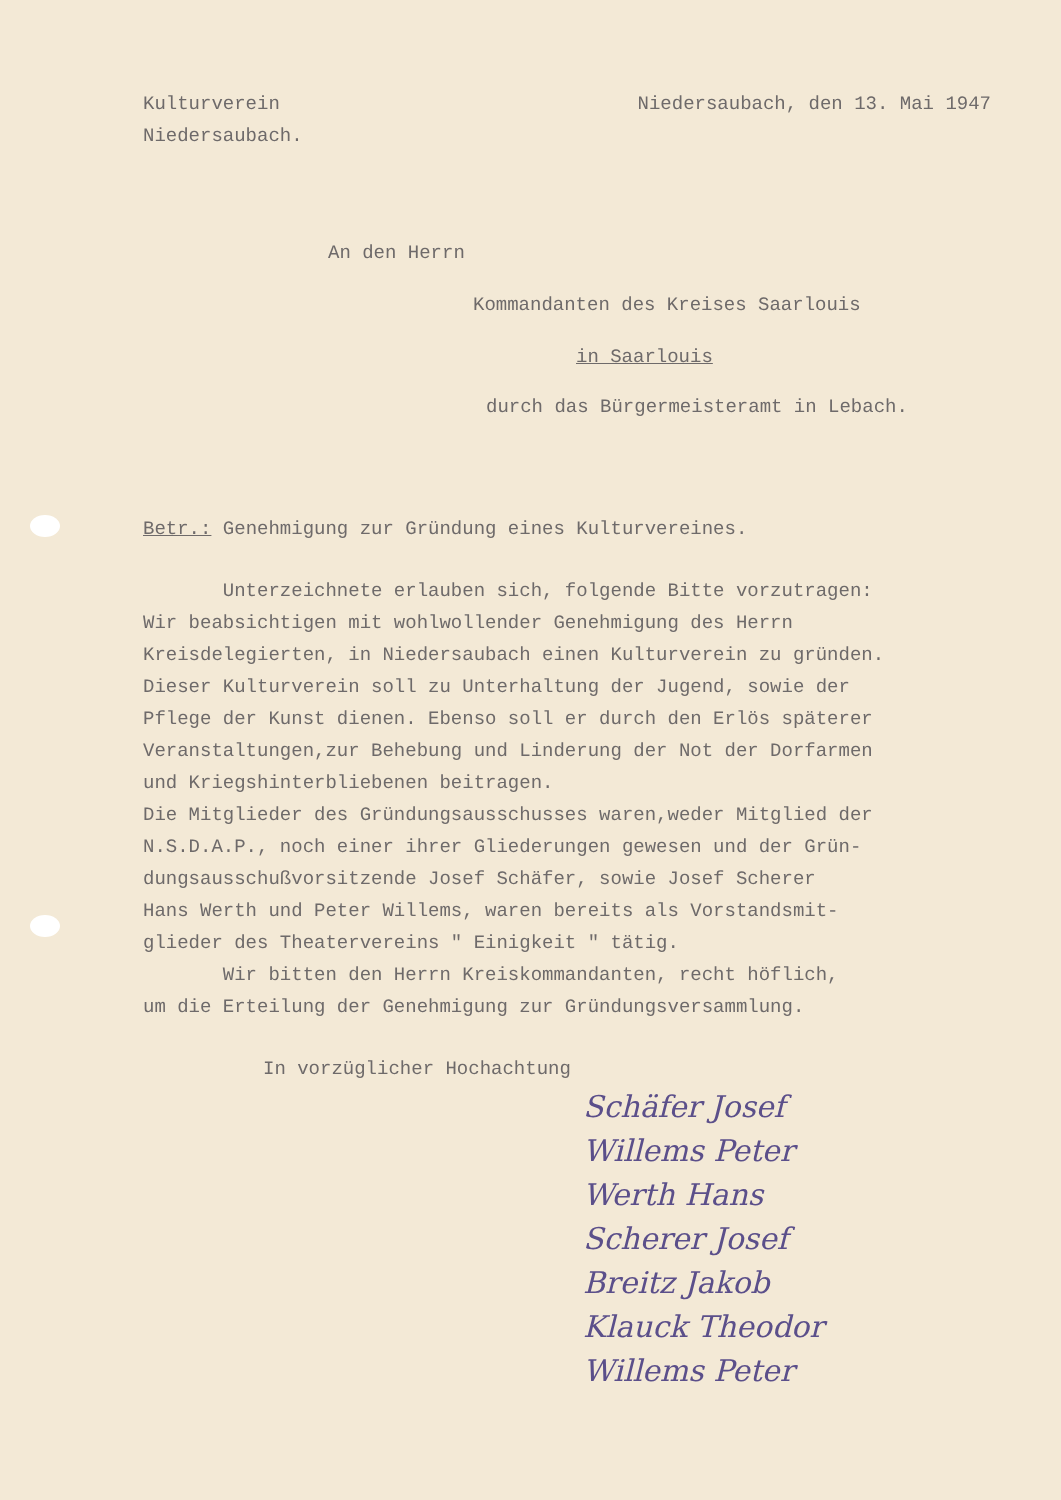Kulturverein
Niedersaubach.
Niedersaubach, den 13. Mai 1947
An den Herrn
Kommandanten des Kreises Saarlouis
in Saarlouis
durch das Bürgermeisteramt in Lebach.
Betr.: Genehmigung zur Gründung eines Kulturvereines.
Unterzeichnete erlauben sich, folgende Bitte vorzutragen:
Wir beabsichtigen mit wohlwollender Genehmigung des Herrn
Kreisdelegierten, in Niedersaubach einen Kulturverein zu gründen.
Dieser Kulturverein soll zu Unterhaltung der Jugend, sowie der
Pflege der Kunst dienen. Ebenso soll er durch den Erlös späterer
Veranstaltungen,zur Behebung und Linderung der Not der Dorfarmen
und Kriegshinterbliebenen beitragen.
Die Mitglieder des Gründungsausschusses waren,weder Mitglied der
N.S.D.A.P., noch einer ihrer Gliederungen gewesen und der Grün-
dungsausschußvorsitzende Josef Schäfer, sowie Josef Scherer
Hans Werth und Peter Willems, waren bereits als Vorstandsmit-
glieder des Theatervereins " Einigkeit " tätig.
Wir bitten den Herrn Kreiskommandanten, recht höflich,
um die Erteilung der Genehmigung zur Gründungsversammlung.
In vorzüglicher Hochachtung
Schäfer Josef
Willems Peter
Werth Hans
Scherer Josef
Breitz Jakob
Klauck Theodor
Willems Peter